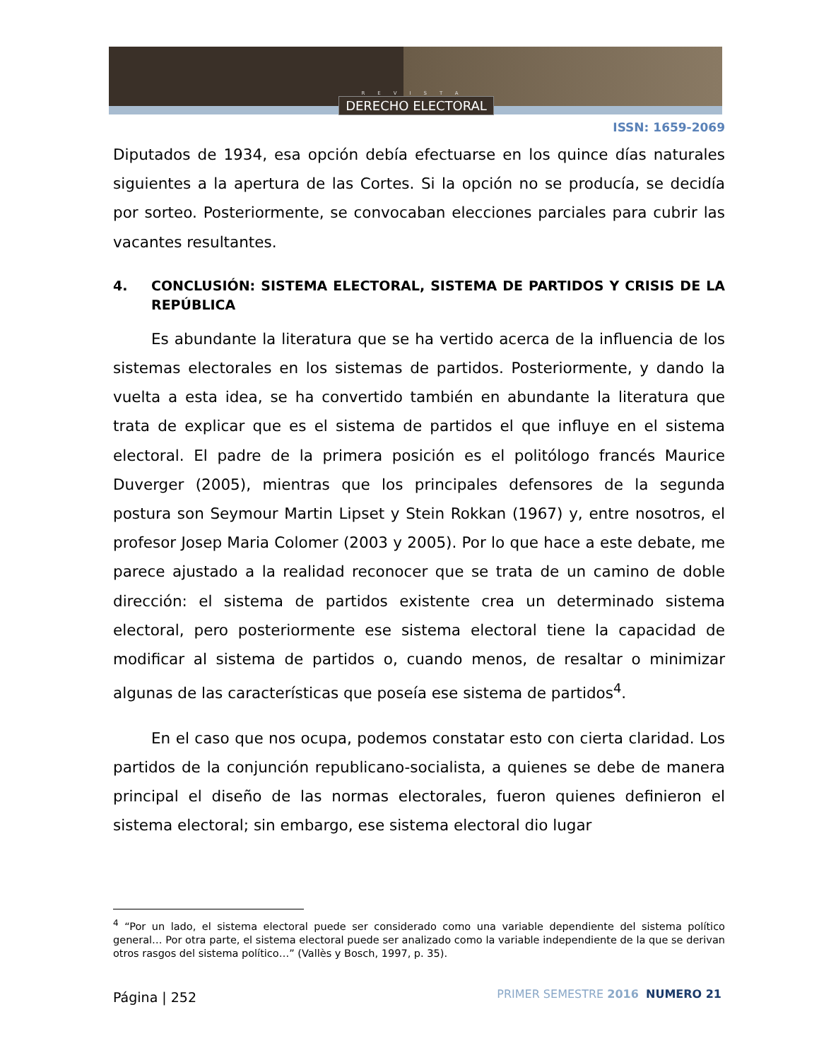REVISTA
DERECHO ELECTORAL
ISSN: 1659-2069
Diputados de 1934, esa opción debía efectuarse en los quince días naturales siguientes a la apertura de las Cortes. Si la opción no se producía, se decidía por sorteo. Posteriormente, se convocaban elecciones parciales para cubrir las vacantes resultantes.
4. CONCLUSIÓN: SISTEMA ELECTORAL, SISTEMA DE PARTIDOS Y CRISIS DE LA REPÚBLICA
Es abundante la literatura que se ha vertido acerca de la influencia de los sistemas electorales en los sistemas de partidos. Posteriormente, y dando la vuelta a esta idea, se ha convertido también en abundante la literatura que trata de explicar que es el sistema de partidos el que influye en el sistema electoral. El padre de la primera posición es el politólogo francés Maurice Duverger (2005), mientras que los principales defensores de la segunda postura son Seymour Martin Lipset y Stein Rokkan (1967) y, entre nosotros, el profesor Josep Maria Colomer (2003 y 2005). Por lo que hace a este debate, me parece ajustado a la realidad reconocer que se trata de un camino de doble dirección: el sistema de partidos existente crea un determinado sistema electoral, pero posteriormente ese sistema electoral tiene la capacidad de modificar al sistema de partidos o, cuando menos, de resaltar o minimizar algunas de las características que poseía ese sistema de partidos<sup>4</sup>.
En el caso que nos ocupa, podemos constatar esto con cierta claridad. Los partidos de la conjunción republicano-socialista, a quienes se debe de manera principal el diseño de las normas electorales, fueron quienes definieron el sistema electoral; sin embargo, ese sistema electoral dio lugar
<sup>4</sup> “Por un lado, el sistema electoral puede ser considerado como una variable dependiente del sistema político general… Por otra parte, el sistema electoral puede ser analizado como la variable independiente de la que se derivan otros rasgos del sistema político…” (Vallès y Bosch, 1997, p. 35).
Página | 252
PRIMER SEMESTRE 2016 NUMERO 21